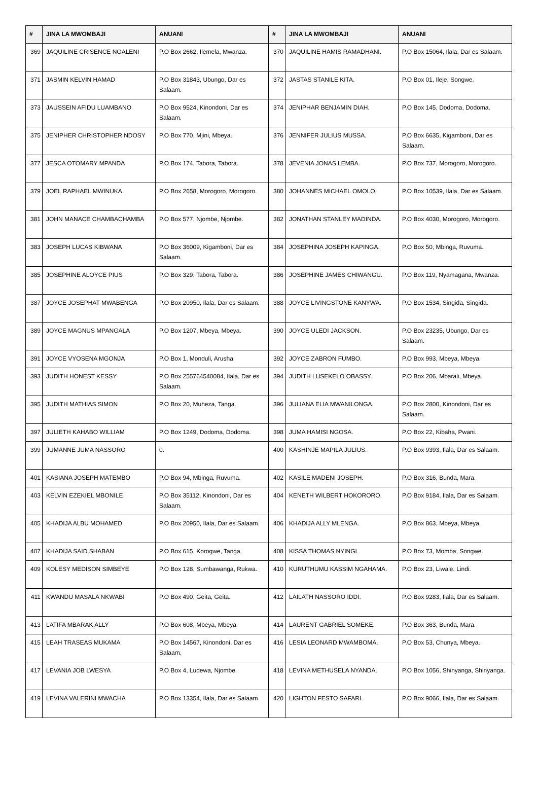| # | JINA LA MWOMBAJI | ANUANI | # | JINA LA MWOMBAJI | ANUANI |
| --- | --- | --- | --- | --- | --- |
| 369 | JAQUILINE CRISENCE NGALENI | P.O Box 2662, Ilemela, Mwanza. | 370 | JAQUILINE HAMIS RAMADHANI. | P.O Box 15064, Ilala, Dar es Salaam. |
| 371 | JASMIN KELVIN HAMAD | P.O Box 31843, Ubungo, Dar es Salaam. | 372 | JASTAS STANILE KITA. | P.O Box 01, Ileje, Songwe. |
| 373 | JAUSSEIN AFIDU LUAMBANO | P.O Box 9524, Kinondoni, Dar es Salaam. | 374 | JENIPHAR BENJAMIN DIAH. | P.O Box 145, Dodoma, Dodoma. |
| 375 | JENIPHER CHRISTOPHER NDOSY | P.O Box 770, Mjini, Mbeya. | 376 | JENNIFER JULIUS MUSSA. | P.O Box 6635, Kigamboni, Dar es Salaam. |
| 377 | JESCA OTOMARY MPANDA | P.O Box 174, Tabora, Tabora. | 378 | JEVENIA JONAS LEMBA. | P.O Box 737, Morogoro, Morogoro. |
| 379 | JOEL RAPHAEL MWINUKA | P.O Box 2658, Morogoro, Morogoro. | 380 | JOHANNES MICHAEL OMOLO. | P.O Box 10539, Ilala, Dar es Salaam. |
| 381 | JOHN MANACE CHAMBACHAMBA | P.O Box 577, Njombe, Njombe. | 382 | JONATHAN STANLEY MADINDA. | P.O Box 4030, Morogoro, Morogoro. |
| 383 | JOSEPH LUCAS KIBWANA | P.O Box 36009, Kigamboni, Dar es Salaam. | 384 | JOSEPHINA JOSEPH KAPINGA. | P.O Box 50, Mbinga, Ruvuma. |
| 385 | JOSEPHINE ALOYCE PIUS | P.O Box 329, Tabora, Tabora. | 386 | JOSEPHINE JAMES CHIWANGU. | P.O Box 119, Nyamagana, Mwanza. |
| 387 | JOYCE JOSEPHAT MWABENGA | P.O Box 20950, Ilala, Dar es Salaam. | 388 | JOYCE LIVINGSTONE KANYWA. | P.O Box 1534, Singida, Singida. |
| 389 | JOYCE MAGNUS MPANGALA | P.O Box 1207, Mbeya, Mbeya. | 390 | JOYCE ULEDI JACKSON. | P.O Box 23235, Ubungo, Dar es Salaam. |
| 391 | JOYCE VYOSENA MGONJA | P.O Box 1, Monduli, Arusha. | 392 | JOYCE ZABRON FUMBO. | P.O Box 993, Mbeya, Mbeya. |
| 393 | JUDITH HONEST KESSY | P.O Box 255764540084, Ilala, Dar es Salaam. | 394 | JUDITH LUSEKELO OBASSY. | P.O Box 206, Mbarali, Mbeya. |
| 395 | JUDITH MATHIAS SIMON | P.O Box 20, Muheza, Tanga. | 396 | JULIANA ELIA MWANILONGA. | P.O Box 2800, Kinondoni, Dar es Salaam. |
| 397 | JULIETH KAHABO WILLIAM | P.O Box 1249, Dodoma, Dodoma. | 398 | JUMA HAMISI NGOSA. | P.O Box 22, Kibaha, Pwani. |
| 399 | JUMANNE JUMA NASSORO | 0. | 400 | KASHINJE MAPILA JULIUS. | P.O Box 9393, Ilala, Dar es Salaam. |
| 401 | KASIANA JOSEPH MATEMBO | P.O Box 94, Mbinga, Ruvuma. | 402 | KASILE MADENI JOSEPH. | P.O Box 316, Bunda, Mara. |
| 403 | KELVIN EZEKIEL MBONILE | P.O Box 35112, Kinondoni, Dar es Salaam. | 404 | KENETH WILBERT HOKORORO. | P.O Box 9184, Ilala, Dar es Salaam. |
| 405 | KHADIJA ALBU MOHAMED | P.O Box 20950, Ilala, Dar es Salaam. | 406 | KHADIJA ALLY MLENGA. | P.O Box 863, Mbeya, Mbeya. |
| 407 | KHADIJA SAID SHABAN | P.O Box 615, Korogwe, Tanga. | 408 | KISSA THOMAS NYINGI. | P.O Box 73, Momba, Songwe. |
| 409 | KOLESY MEDISON SIMBEYE | P.O Box 128, Sumbawanga, Rukwa. | 410 | KURUTHUMU KASSIM NGAHAMA. | P.O Box 23, Liwale, Lindi. |
| 411 | KWANDU MASALA NKWABI | P.O Box 490, Geita, Geita. | 412 | LAILATH NASSORO IDDI. | P.O Box 9283, Ilala, Dar es Salaam. |
| 413 | LATIFA MBARAK ALLY | P.O Box 608, Mbeya, Mbeya. | 414 | LAURENT GABRIEL SOMEKE. | P.O Box 363, Bunda, Mara. |
| 415 | LEAH TRASEAS MUKAMA | P.O Box 14567, Kinondoni, Dar es Salaam. | 416 | LESIA LEONARD MWAMBOMA. | P.O Box 53, Chunya, Mbeya. |
| 417 | LEVANIA JOB LWESYA | P.O Box 4, Ludewa, Njombe. | 418 | LEVINA METHUSELA NYANDA. | P.O Box 1056, Shinyanga, Shinyanga. |
| 419 | LEVINA VALERINI MWACHA | P.O Box 13354, Ilala, Dar es Salaam. | 420 | LIGHTON FESTO SAFARI. | P.O Box 9066, Ilala, Dar es Salaam. |